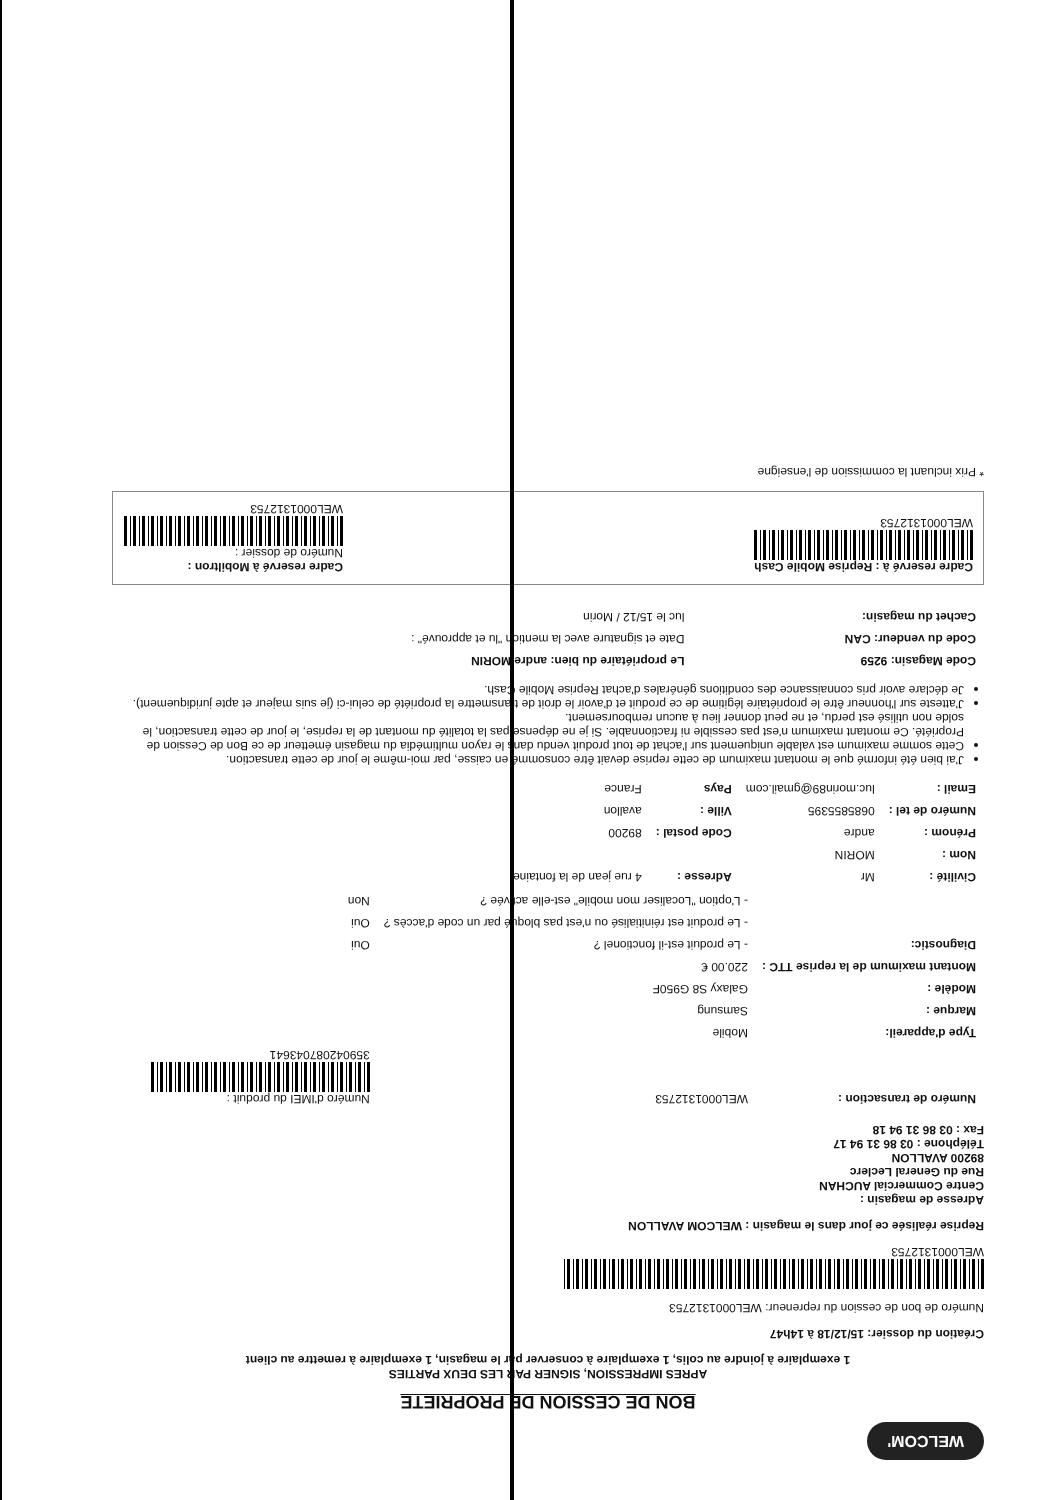WELCOM'
BON DE CESSION DE PROPRIETE
APRES IMPRESSION, SIGNER PAR LES DEUX PARTIES
1 exemplaire à joindre au colis, 1 exemplaire à conserver par le magasin, 1 exemplaire à remettre au client
Création du dossier: 15/12/18 à 14h47
Numéro de bon de cession du repreneur: WEL000131275​3
WEL000131275​3
Reprise réalisée ce jour dans le magasin : WELCOM AVALLON
Adresse de magasin :
Centre Commercial AUCHAN
Rue du General Leclerc
89200 AVALLON
Téléphone : 03 86 31 94 17
Fax : 03 86 31 94 18
| Numéro de transaction : | WEL0001312753 | Numéro d'IMEI du produit : 359042087043641 |
| Type d'appareil: | Mobile | |
| Marque : | Samsung | |
| Modèle : | Galaxy S8 G950F | |
| Montant maximum de la reprise TTC : | 220.00 € | |
| Diagnostic: | - Le produit est-il fonctionel ? | Oui |
| | - Le produit est réinitialisé ou n'est pas bloqué par un code d'accès ? | Oui |
| | - L'option "Localiser mon mobile" est-elle activée ? | Non |
| Civilité : | Mr | Adresse : | 4 rue jean de la fontaine |
| Nom : | MORIN | | |
| Prénom : | andre | Code postal : | 89200 |
| Numéro de tel : | 0685855395 | Ville : | avallon |
| Email : | luc.morin89@gmail.com | Pays | France |
J'ai bien été informé que le montant maximum de cette reprise devait être consommé en caisse, par moi-même le jour de cette transaction.
Cette somme maximum est valable uniquement sur l'achat de tout produit vendu dans le rayon multimédia du magasin émetteur de ce Bon de Cession de Propriété. Ce montant maximum n'est pas cessible ni fractionnable. Si je ne dépense pas la totalité du montant de la reprise, le jour de cette transaction, le solde non utilisé est perdu, et ne peut donner lieu à aucun remboursement.
J'atteste sur l'honneur être le propriétaire légitime de ce produit et d'avoir le droit de transmettre la propriété de celui-ci (je suis majeur et apte juridiquement).
Je déclare avoir pris connaissance des conditions générales d'achat Reprise Mobile Cash.
| Code Magasin: 9259 | Le propriétaire du bien: andre MORIN |
| Code du vendeur: CAN | Date et signature avec la mention "lu et approuvé" : |
| Cachet du magasin: | luc le 15/12 / Morin |
Cadre reservé à : Reprise Mobile Cash
WEL0001312753
Cadre reservé à Mobiltron :
Numéro de dossier :
WEL0001312753
* Prix incluant la commission de l'enseigne